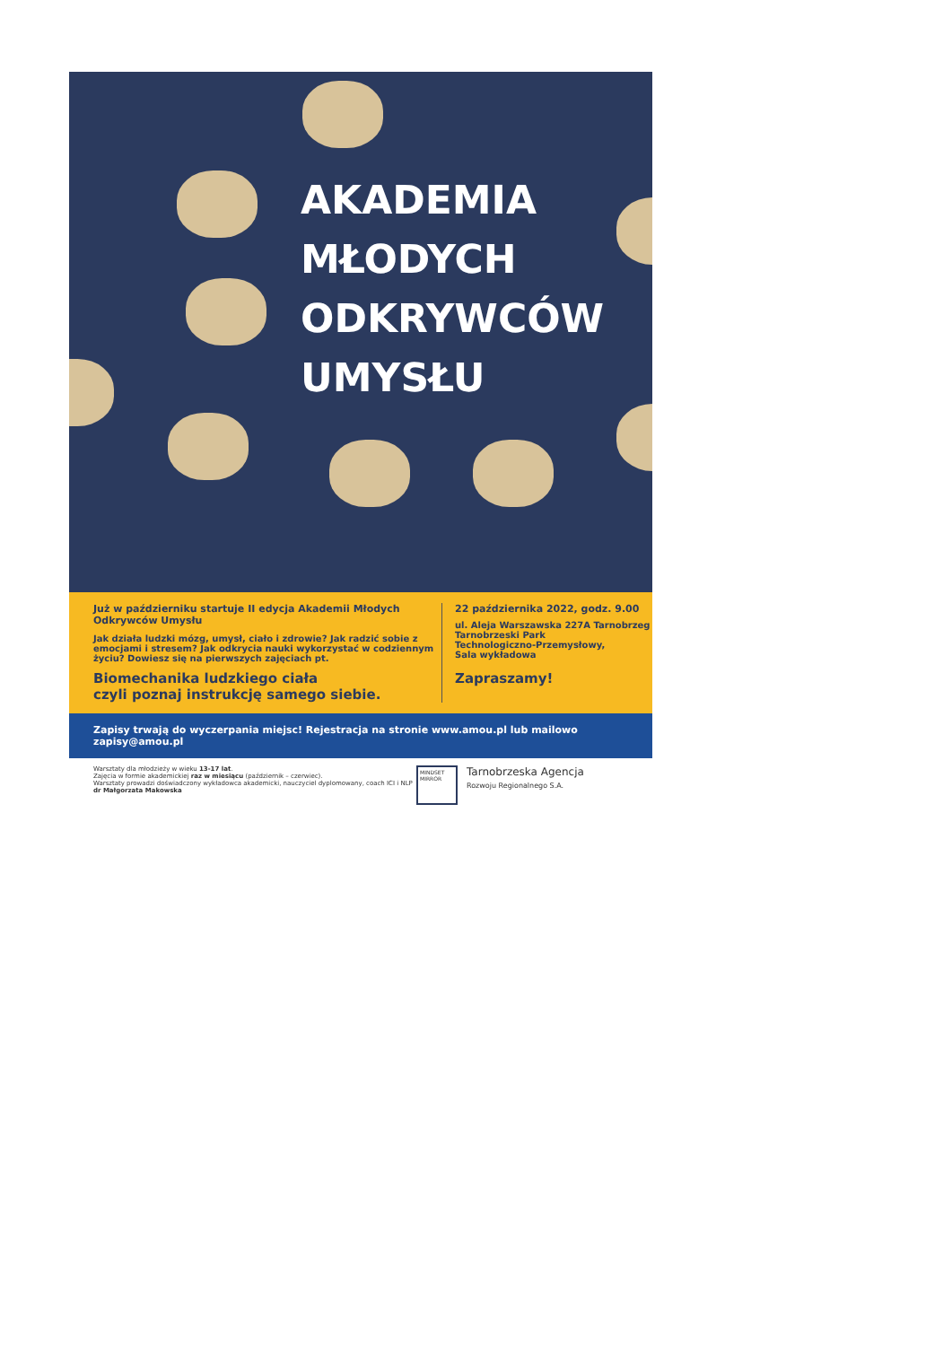AKADEMIA
MŁODYCH
ODKRYWCÓW
UMYSŁU
Już w październiku startuje II edycja Akademii Młodych Odkrywców Umysłu
Jak działa ludzki mózg, umysł, ciało i zdrowie? Jak radzić sobie z emocjami i stresem? Jak odkrycia nauki wykorzystać w codziennym życiu? Dowiesz się na pierwszych zajęciach pt.
Biomechanika ludzkiego ciała
czyli poznaj instrukcję samego siebie.
22 października 2022, godz. 9.00
ul. Aleja Warszawska 227A Tarnobrzeg
Tarnobrzeski Park
Technologiczno-Przemysłowy,
Sala wykładowa
Zapraszamy!
Zapisy trwają do wyczerpania miejsc! Rejestracja na stronie www.amou.pl lub mailowo zapisy@amou.pl
Warsztaty dla młodzieży w wieku 13-17 lat.
Zajęcia w formie akademickiej raz w miesiącu (październik – czerwiec).
Warsztaty prowadzi doświadczony wykładowca akademicki, nauczyciel dyplomowany, coach ICI i NLP dr Małgorzata Makowska
MINDSET MIRROR
Tarnobrzeska Agencja
Rozwoju Regionalnego S.A.